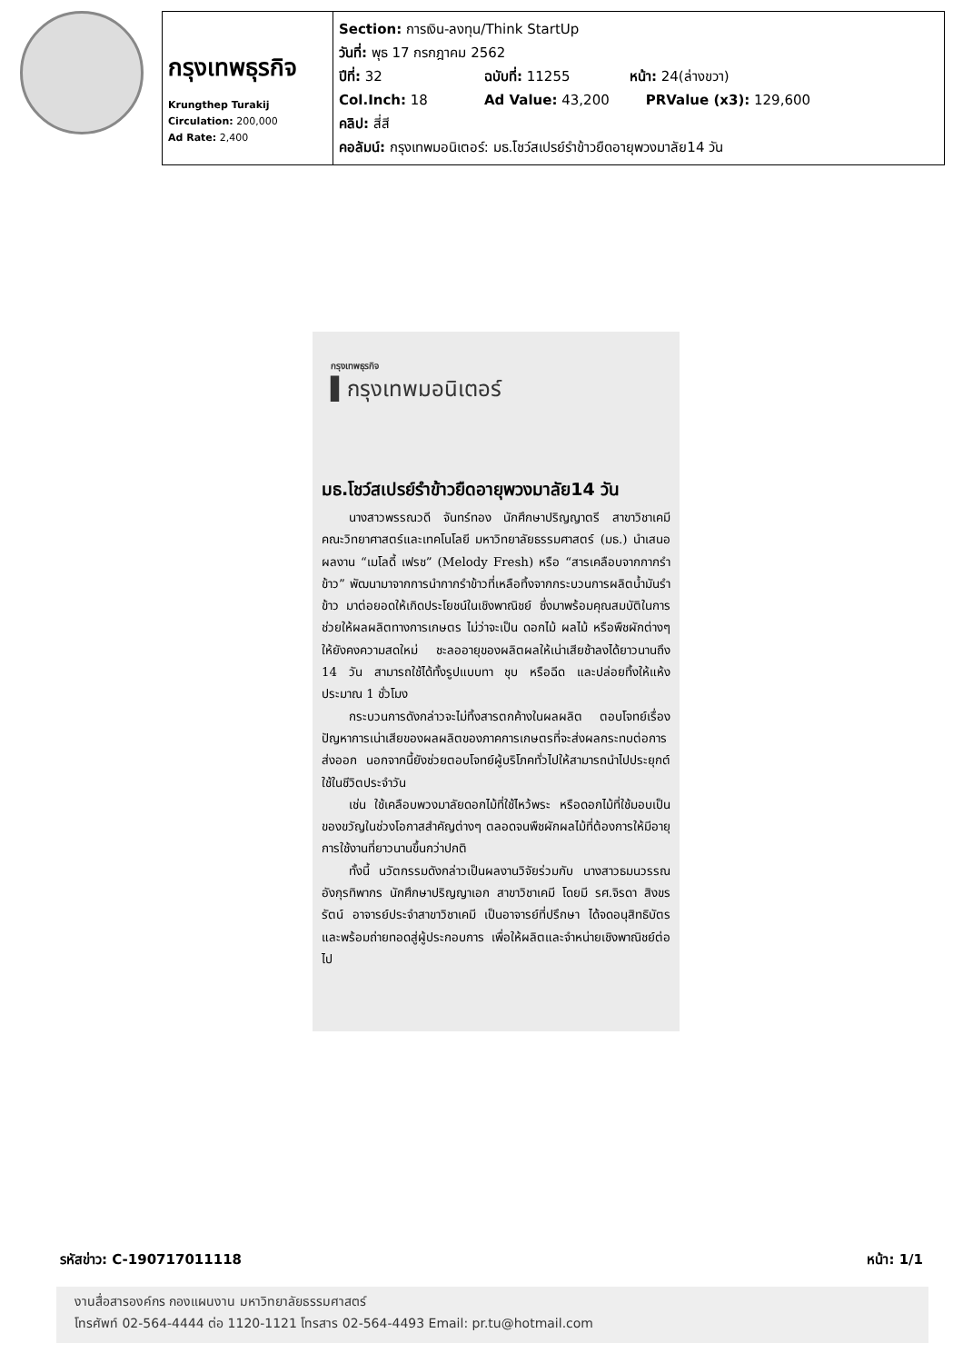| กรุงเทพธุรกิจ Krungthep Turakij Circulation: 200,000 Ad Rate: 2,400 | Section: การเงิน-ลงทุน/Think StartUp วันที่: พุธ 17 กรกฎาคม 2562 ปีที่: 32 ฉบับที่: 11255 หน้า: 24(ล่างขวา) Col.Inch: 18 Ad Value: 43,200 PRValue (x3): 129,600 คลิป: สี่สี คอลัมน์: กรุงเทพมอนิเตอร์: มธ.โชว์สเปรย์รำข้าวยืดอายุพวงมาลัย14 วัน |
กรุงเทพธุรกิจ
▌กรุงเทพมอนิเตอร์
มธ.โชว์สเปรย์รำข้าวยืดอายุพวงมาลัย14 วัน
นางสาวพรรณวดี จันทร์ทอง นักศึกษาปริญญาตรี สาขาวิชาเคมี คณะวิทยาศาสตร์และเทคโนโลยี มหาวิทยาลัยธรรมศาสตร์ (มธ.) นำเสนอผลงาน “เมโลดี้ เฟรช” (Melody Fresh) หรือ “สารเคลือบจากกากรำข้าว” พัฒนามาจากการนำกากรำข้าวที่เหลือทิ้งจากกระบวนการผลิตน้ำมันรำข้าว มาต่อยอดให้เกิดประโยชน์ในเชิงพาณิชย์ ซึ่งมาพร้อมคุณสมบัติในการช่วยให้ผลผลิตทางการเกษตร ไม่ว่าจะเป็น ดอกไม้ ผลไม้ หรือพืชผักต่างๆ ให้ยังคงความสดใหม่ ชะลออายุของผลิตผลให้เน่าเสียช้าลงได้ยาวนานถึง 14 วัน สามารถใช้ได้ทั้งรูปแบบทา ชุบ หรือฉีด และปล่อยทิ้งให้แห้งประมาณ 1 ชั่วโมง
กระบวนการดังกล่าวจะไม่ทิ้งสารตกค้างในผลผลิต ตอบโจทย์เรื่องปัญหาการเน่าเสียของผลผลิตของภาคการเกษตรที่จะส่งผลกระทบต่อการส่งออก นอกจากนี้ยังช่วยตอบโจทย์ผู้บริโภคทั่วไปให้สามารถนำไปประยุกต์ใช้ในชีวิตประจำวัน
เช่น ใช้เคลือบพวงมาลัยดอกไม้ที่ใช้ไหว้พระ หรือดอกไม้ที่ใช้มอบเป็นของขวัญในช่วงโอกาสสำคัญต่างๆ ตลอดจนพืชผักผลไม้ที่ต้องการให้มีอายุการใช้งานที่ยาวนานขึ้นกว่าปกติ
ทั้งนี้ นวัตกรรมดังกล่าวเป็นผลงานวิจัยร่วมกับ นางสาวธมนวรรณ อังกุรทิพากร นักศึกษาปริญญาเอก สาขาวิชาเคมี โดยมี รศ.จิรดา สิงขรรัตน์ อาจารย์ประจำสาขาวิชาเคมี เป็นอาจารย์ที่ปรึกษา ได้จดอนุสิทธิบัตร และพร้อมถ่ายทอดสู่ผู้ประกอบการ เพื่อให้ผลิตและจำหน่ายเชิงพาณิชย์ต่อไป
รหัสข่าว: C-190717011118 หน้า: 1/1
งานสื่อสารองค์กร กองแผนงาน มหาวิทยาลัยธรรมศาสตร์
โทรศัพท์ 02-564-4444 ต่อ 1120-1121 โทรสาร 02-564-4493 Email: pr.tu@hotmail.com